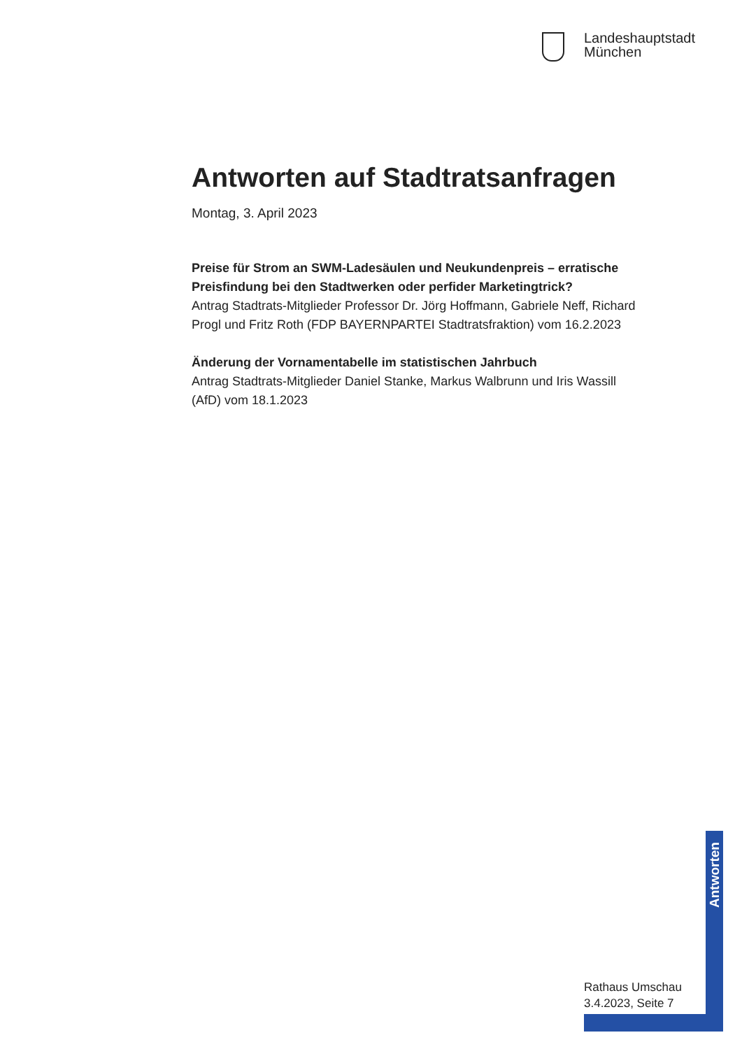Landeshauptstadt
München
Antworten auf Stadtratsanfragen
Montag, 3. April 2023
Preise für Strom an SWM-Ladesäulen und Neukundenpreis – errati­sche Preisfindung bei den Stadtwerken oder perfider Marketingtrick?
Antrag Stadtrats-Mitglieder Professor Dr. Jörg Hoffmann, Gabriele Neff, Richard Progl und Fritz Roth (FDP BAYERNPARTEI Stadtratsfraktion) vom 16.2.2023
Änderung der Vornamentabelle im statistischen Jahrbuch
Antrag Stadtrats-Mitglieder Daniel Stanke, Markus Walbrunn und Iris Was­sill (AfD) vom 18.1.2023
Antworten
Rathaus Umschau
3.4.2023, Seite 7